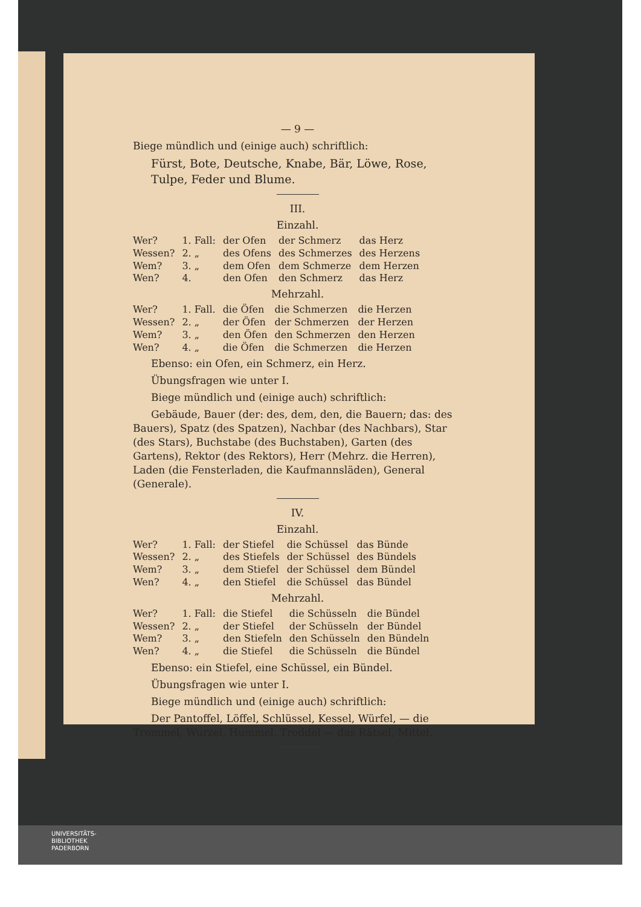— 9 —
Biege mündlich und (einige auch) schriftlich:
Fürst, Bote, Deutsche, Knabe, Bär, Löwe, Rose, Tulpe, Feder und Blume.
III.
Einzahl.
| Wer? | 1. Fall: | der Ofen | der Schmerz | das Herz |
| Wessen? | 2. „ | des Ofens | des Schmerzes | des Herzens |
| Wem? | 3. „ | dem Ofen | dem Schmerze | dem Herzen |
| Wen? | 4. | den Ofen | den Schmerz | das Herz |
Mehrzahl.
| Wer? | 1. Fall. | die Öfen | die Schmerzen | die Herzen |
| Wessen? | 2. „ | der Öfen | der Schmerzen | der Herzen |
| Wem? | 3. „ | den Öfen | den Schmerzen | den Herzen |
| Wen? | 4. „ | die Öfen | die Schmerzen | die Herzen |
Ebenso: ein Ofen, ein Schmerz, ein Herz.
Übungsfragen wie unter I.
Biege mündlich und (einige auch) schriftlich:
Gebäude, Bauer (der: des, dem, den, die Bauern; das: des Bauers), Spatz (des Spatzen), Nachbar (des Nachbars), Star (des Stars), Buchstabe (des Buchstaben), Garten (des Gartens), Rektor (des Rektors), Herr (Mehrz. die Herren), Laden (die Fensterladen, die Kaufmannsläden), General (Generale).
IV.
Einzahl.
| Wer? | 1. Fall: | der Stiefel | die Schüssel | das Bünde |
| Wessen? | 2. „ | des Stiefels | der Schüssel | des Bündels |
| Wem? | 3. „ | dem Stiefel | der Schüssel | dem Bündel |
| Wen? | 4. „ | den Stiefel | die Schüssel | das Bündel |
Mehrzahl.
| Wer? | 1. Fall: | die Stiefel | die Schüsseln | die Bündel |
| Wessen? | 2. „ | der Stiefel | der Schüsseln | der Bündel |
| Wem? | 3. „ | den Stiefeln | den Schüsseln | den Bündeln |
| Wen? | 4. „ | die Stiefel | die Schüsseln | die Bündel |
Ebenso: ein Stiefel, eine Schüssel, ein Bündel.
Übungsfragen wie unter I.
Biege mündlich und (einige auch) schriftlich:
Der Pantoffel, Löffel, Schlüssel, Kessel, Würfel, — die Trommel, Wurzel, Hummel, Troddel — das Rätsel, Mittel.
UNIVERSITÄTS-
BIBLIOTHEK
PADERBORN